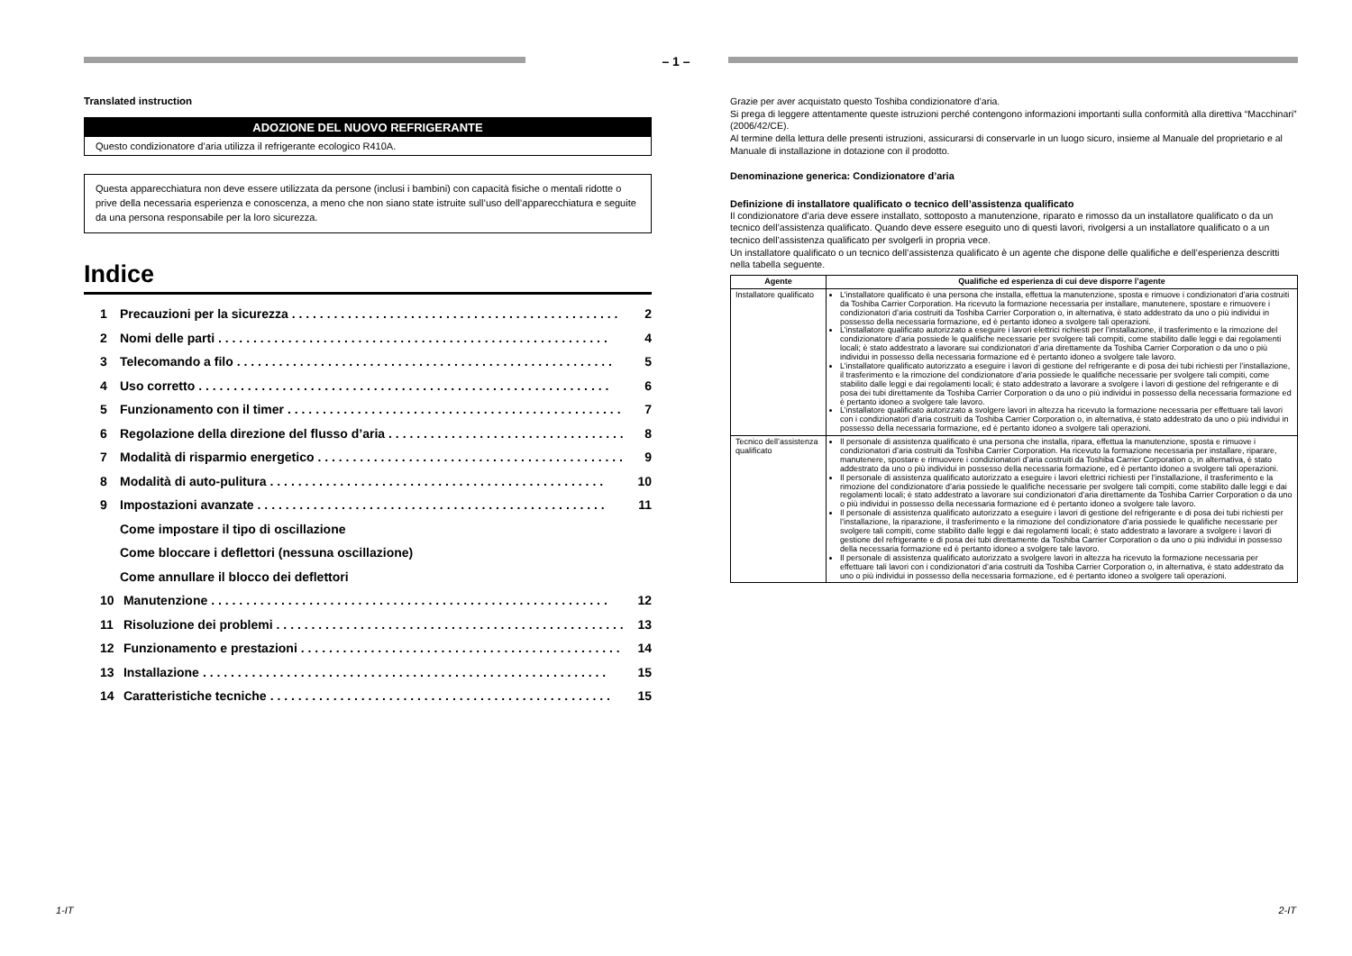– 1 –
Translated instruction
ADOZIONE DEL NUOVO REFRIGERANTE
Questo condizionatore d’aria utilizza il refrigerante ecologico R410A.
Questa apparecchiatura non deve essere utilizzata da persone (inclusi i bambini) con capacità fisiche o mentali ridotte o prive della necessaria esperienza e conoscenza, a meno che non siano state istruite sull’uso dell’apparecchiatura e seguite da una persona responsabile per la loro sicurezza.
Indice
1 Precauzioni per la sicurezza. . . . . . . . . . . . . . . . . . . . . . . . . . . . . . . . . . . . . . . . . . . . . . . 2
2 Nomi delle parti. . . . . . . . . . . . . . . . . . . . . . . . . . . . . . . . . . . . . . . . . . . . . . . . . . . . . . . . 4
3 Telecomando a filo. . . . . . . . . . . . . . . . . . . . . . . . . . . . . . . . . . . . . . . . . . . . . . . . . . . . . . 5
4 Uso corretto. . . . . . . . . . . . . . . . . . . . . . . . . . . . . . . . . . . . . . . . . . . . . . . . . . . . . . . . . . . 6
5 Funzionamento con il timer. . . . . . . . . . . . . . . . . . . . . . . . . . . . . . . . . . . . . . . . . . . . . . . . 7
6 Regolazione della direzione del flusso d’aria. . . . . . . . . . . . . . . . . . . . . . . . . . . . . . . . . . 8
7 Modalità di risparmio energetico. . . . . . . . . . . . . . . . . . . . . . . . . . . . . . . . . . . . . . . . . . . . 9
8 Modalità di auto-pulitura. . . . . . . . . . . . . . . . . . . . . . . . . . . . . . . . . . . . . . . . . . . . . . . . 10
9 Impostazioni avanzate. . . . . . . . . . . . . . . . . . . . . . . . . . . . . . . . . . . . . . . . . . . . . . . . . . 11
Come impostare il tipo di oscillazione
Come bloccare i deflettori (nessuna oscillazione)
Come annullare il blocco dei deflettori
10 Manutenzione. . . . . . . . . . . . . . . . . . . . . . . . . . . . . . . . . . . . . . . . . . . . . . . . . . . . . . . . . 12
11 Risoluzione dei problemi. . . . . . . . . . . . . . . . . . . . . . . . . . . . . . . . . . . . . . . . . . . . . . . . . . 13
12 Funzionamento e prestazioni. . . . . . . . . . . . . . . . . . . . . . . . . . . . . . . . . . . . . . . . . . . . . . 14
13 Installazione. . . . . . . . . . . . . . . . . . . . . . . . . . . . . . . . . . . . . . . . . . . . . . . . . . . . . . . . . . 15
14 Caratteristiche tecniche. . . . . . . . . . . . . . . . . . . . . . . . . . . . . . . . . . . . . . . . . . . . . . . . . 15
Grazie per aver acquistato questo Toshiba condizionatore d’aria.
Si prega di leggere attentamente queste istruzioni perché contengono informazioni importanti sulla conformità alla direttiva “Macchinari” (2006/42/CE).
Al termine della lettura delle presenti istruzioni, assicurarsi di conservarle in un luogo sicuro, insieme al Manuale del proprietario e al Manuale di installazione in dotazione con il prodotto.
Denominazione generica: Condizionatore d’aria
Definizione di installatore qualificato o tecnico dell’assistenza qualificato
Il condizionatore d’aria deve essere installato, sottoposto a manutenzione, riparato e rimosso da un installatore qualificato o da un tecnico dell’assistenza qualificato. Quando deve essere eseguito uno di questi lavori, rivolgersi a un installatore qualificato o a un tecnico dell’assistenza qualificato per svolgerli in propria vece.
Un installatore qualificato o un tecnico dell’assistenza qualificato è un agente che dispone delle qualifiche e dell’esperienza descritti nella tabella seguente.
| Agente | Qualifiche ed esperienza di cui deve disporre l’agente |
| --- | --- |
| Installatore qualificato | L’installatore qualificato è una persona che installa, effettua la manutenzione, sposta e rimuove i condizionatori d’aria costruiti da Toshiba Carrier Corporation. Ha ricevuto la formazione necessaria per installare, manutenere, spostare e rimuovere i condizionatori d’aria costruiti da Toshiba Carrier Corporation o, in alternativa, è stato addestrato da uno o più individui in possesso della necessaria formazione, ed è pertanto idoneo a svolgere tali operazioni. L’installatore qualificato autorizzato a eseguire i lavori elettrici richiesti per l’installazione, il trasferimento e la rimozione del condizionatore d’aria possiede le qualifiche necessarie per svolgere tali compiti, come stabilito dalle leggi e dai regolamenti locali; è stato addestrato a lavorare sui condizionatori d’aria direttamente da Toshiba Carrier Corporation o da uno o più individui in possesso della necessaria formazione ed è pertanto idoneo a svolgere tale lavoro. L’installatore qualificato autorizzato a eseguire i lavori di gestione del refrigerante e di posa dei tubi richiesti per l’installazione, il trasferimento e la rimozione del condizionatore d’aria possiede le qualifiche necessarie per svolgere tali compiti, come stabilito dalle leggi e dai regolamenti locali; è stato addestrato a lavorare a svolgere i lavori di gestione del refrigerante e di posa dei tubi direttamente da Toshiba Carrier Corporation o da uno o più individui in possesso della necessaria formazione ed è pertanto idoneo a svolgere tale lavoro. L’installatore qualificato autorizzato a svolgere lavori in altezza ha ricevuto la formazione necessaria per effettuare tali lavori con i condizionatori d’aria costruiti da Toshiba Carrier Corporation o, in alternativa, è stato addestrato da uno o più individui in possesso della necessaria formazione, ed è pertanto idoneo a svolgere tali operazioni. |
| Tecnico dell’assistenza qualificato | Il personale di assistenza qualificato è una persona che installa, ripara, effettua la manutenzione, sposta e rimuove i condizionatori d’aria costruiti da Toshiba Carrier Corporation. Ha ricevuto la formazione necessaria per installare, riparare, manutenere, spostare e rimuovere i condizionatori d’aria costruiti da Toshiba Carrier Corporation o, in alternativa, è stato addestrato da uno o più individui in possesso della necessaria formazione, ed è pertanto idoneo a svolgere tali operazioni. Il personale di assistenza qualificato autorizzato a eseguire i lavori elettrici richiesti per l’installazione, il trasferimento e la rimozione del condizionatore d’aria possiede le qualifiche necessarie per svolgere tali compiti, come stabilito dalle leggi e dai regolamenti locali; è stato addestrato a lavorare sui condizionatori d’aria direttamente da Toshiba Carrier Corporation o da uno o più individui in possesso della necessaria formazione ed è pertanto idoneo a svolgere tale lavoro. Il personale di assistenza qualificato autorizzato a eseguire i lavori di gestione del refrigerante e di posa dei tubi richiesti per l’installazione, la riparazione, il trasferimento e la rimozione del condizionatore d’aria possiede le qualifiche necessarie per svolgere tali compiti, come stabilito dalle leggi e dai regolamenti locali; è stato addestrato a lavorare a svolgere i lavori di gestione del refrigerante e di posa dei tubi direttamente da Toshiba Carrier Corporation o da uno o più individui in possesso della necessaria formazione ed è pertanto idoneo a svolgere tale lavoro. Il personale di assistenza qualificato autorizzato a svolgere lavori in altezza ha ricevuto la formazione necessaria per effettuare tali lavori con i condizionatori d’aria costruiti da Toshiba Carrier Corporation o, in alternativa, è stato addestrato da uno o più individui in possesso della necessaria formazione, ed è pertanto idoneo a svolgere tali operazioni. |
1-IT 2-IT